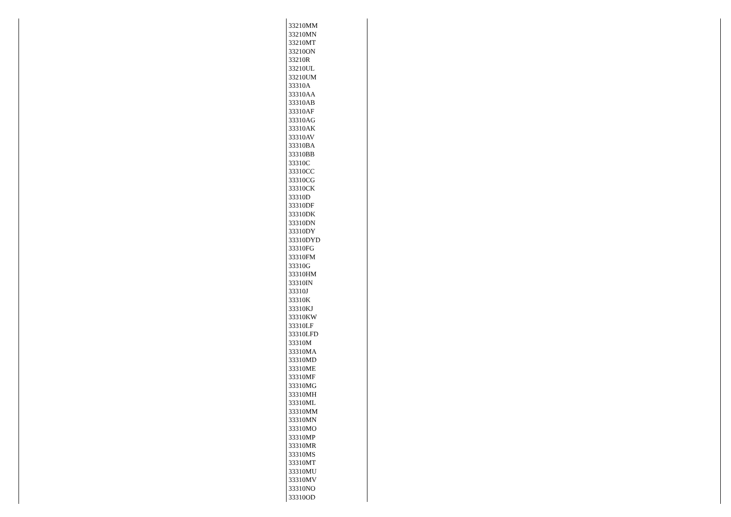| 33210MM |
| 33210MN |
| 33210MT |
| 33210ON |
| 33210R |
| 33210UL |
| 33210UM |
| 33310A |
| 33310AA |
| 33310AB |
| 33310AF |
| 33310AG |
| 33310AK |
| 33310AV |
| 33310BA |
| 33310BB |
| 33310C |
| 33310CC |
| 33310CG |
| 33310CK |
| 33310D |
| 33310DF |
| 33310DK |
| 33310DN |
| 33310DY |
| 33310DYD |
| 33310FG |
| 33310FM |
| 33310G |
| 33310HM |
| 33310IN |
| 33310J |
| 33310K |
| 33310KJ |
| 33310KW |
| 33310LF |
| 33310LFD |
| 33310M |
| 33310MA |
| 33310MD |
| 33310ME |
| 33310MF |
| 33310MG |
| 33310MH |
| 33310ML |
| 33310MM |
| 33310MN |
| 33310MO |
| 33310MP |
| 33310MR |
| 33310MS |
| 33310MT |
| 33310MU |
| 33310MV |
| 33310NO |
| 33310OD |